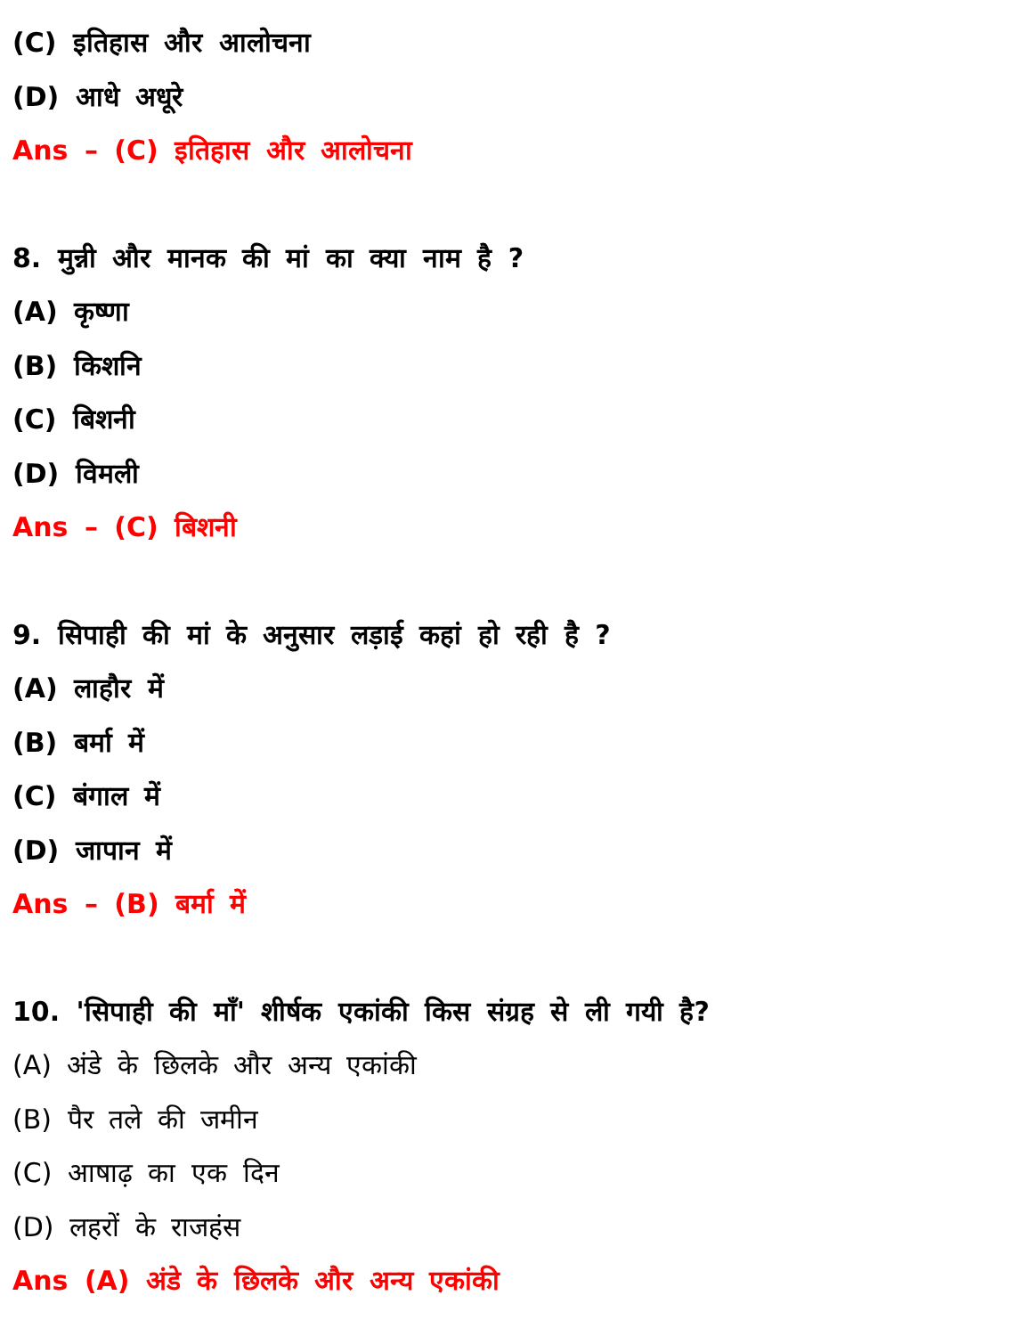(C) इतिहास और आलोचना
(D) आधे अधूरे
Ans – (C) इतिहास और आलोचना
8. मुन्नी और मानक की मां का क्या नाम है ?
(A) कृष्णा
(B) किशनि
(C) बिशनी
(D) विमली
Ans – (C) बिशनी
9. सिपाही की मां के अनुसार लड़ाई कहां हो रही है ?
(A) लाहौर में
(B) बर्मा में
(C) बंगाल में
(D) जापान में
Ans – (B) बर्मा में
10. 'सिपाही की माँ' शीर्षक एकांकी किस संग्रह से ली गयी है?
(A) अंडे के छिलके और अन्य एकांकी
(B) पैर तले की जमीन
(C) आषाढ़ का एक दिन
(D) लहरों के राजहंस
Ans (A) अंडे के छिलके और अन्य एकांकी